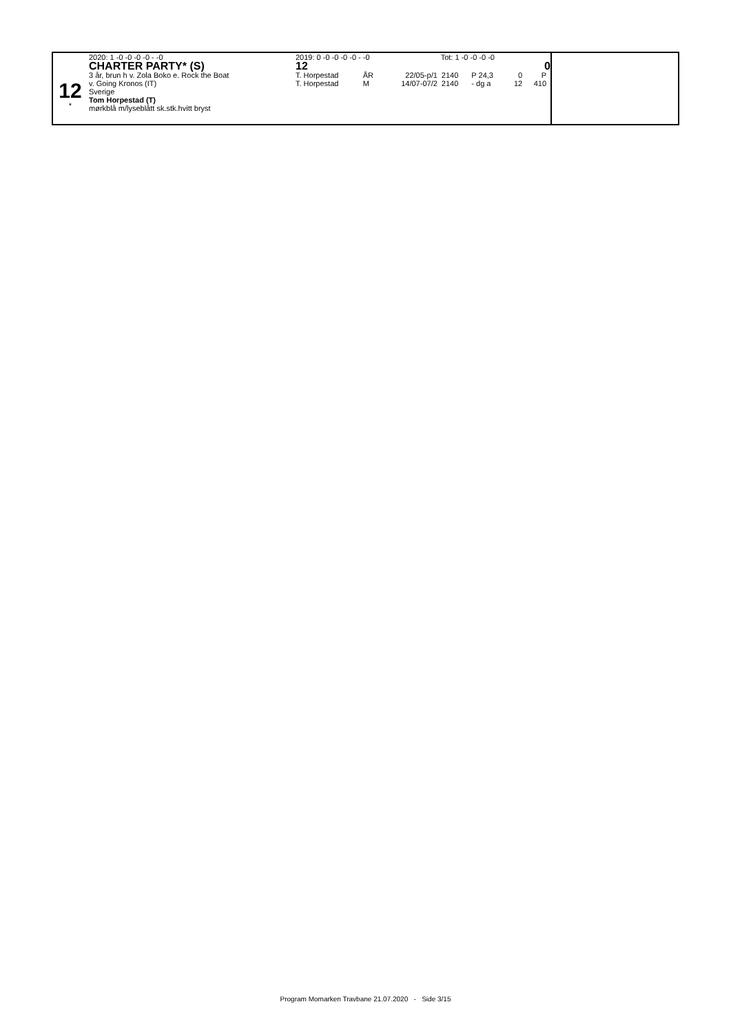12
*
2020: 1 -0 -0 -0 -0 - -0
CHARTER PARTY* (S)
3 år, brun h v. Zola Boko e. Rock the Boat
v. Going Kronos (IT)
Sverige
Tom Horpestad (T)
mørkblå m/lyseblått sk.stk.hvitt bryst
2019: 0 -0 -0 -0 -0 - -0 Tot: 1 -0 -0 -0 -0
12 0
| T. Horpestad | ÅR | 22/05-p/1 | 2140 | P 24,3 | 0 | P |
| T. Horpestad | M | 14/07-07/2 | 2140 | - dg a | 12 | 410 |
Program Momarken Travbane 21.07.2020 - Side 3/15